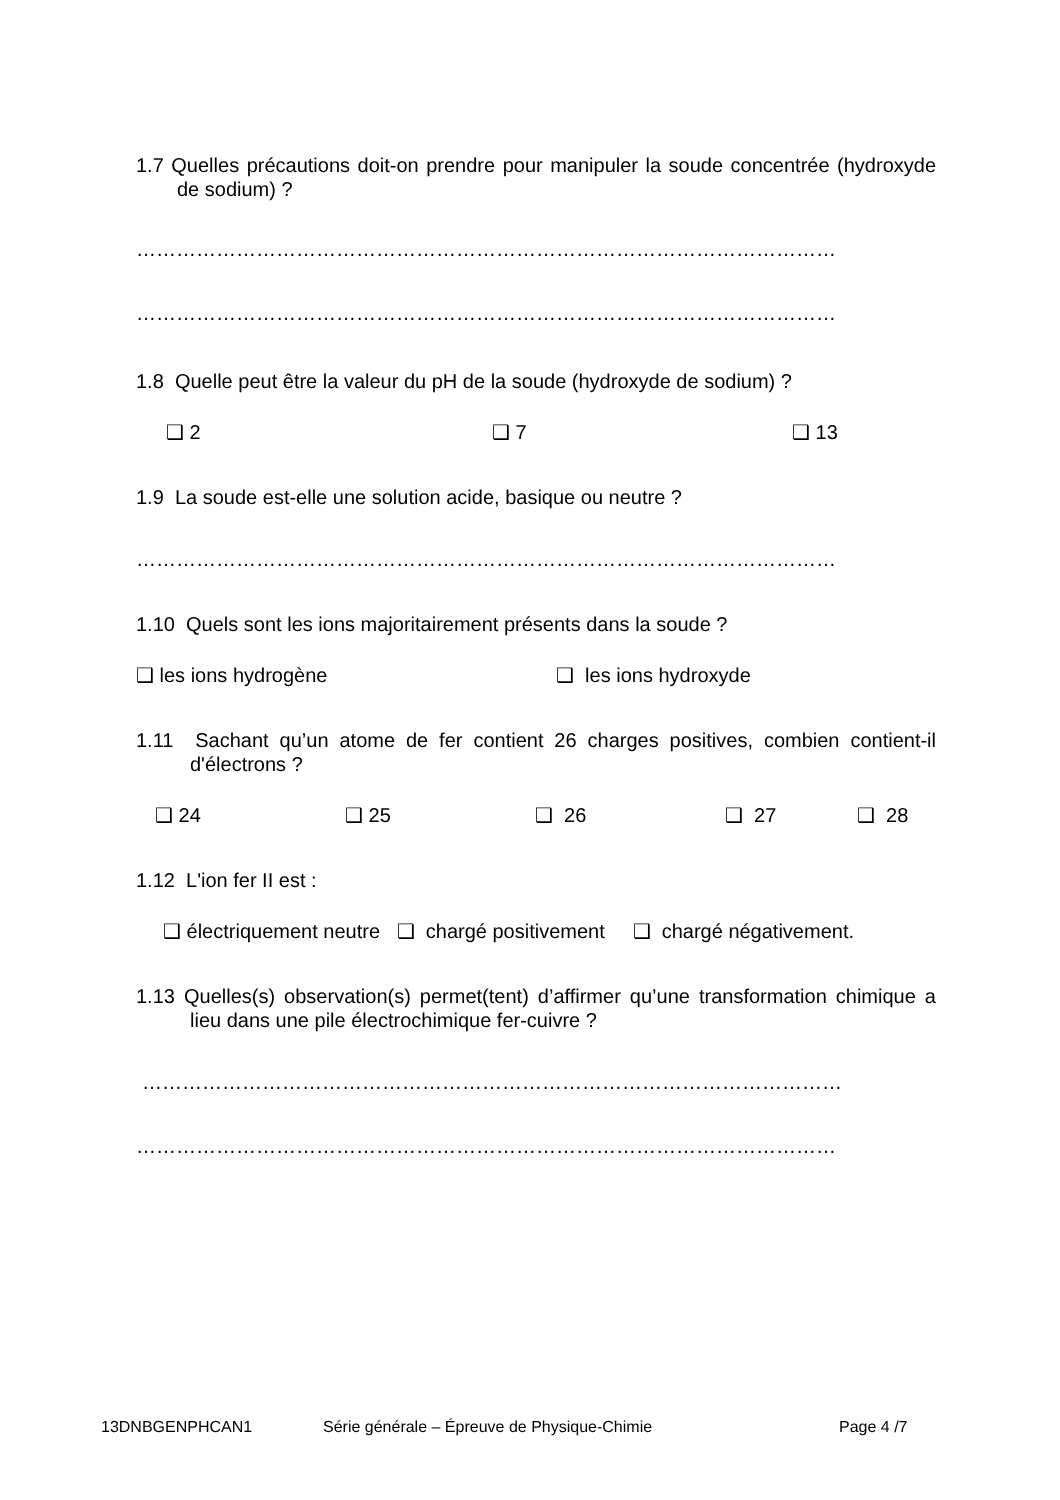1.7 Quelles précautions doit-on prendre pour manipuler la soude concentrée (hydroxyde de sodium) ?
……………………………………………………………………………………………
……………………………………………………………………………………………
1.8 Quelle peut être la valeur du pH de la soude (hydroxyde de sodium) ?
❑ 2 ❑ 7 ❑ 13
1.9 La soude est-elle une solution acide, basique ou neutre ?
……………………………………………………………………………………………
1.10 Quels sont les ions majoritairement présents dans la soude ?
❑ les ions hydrogène ❑ les ions hydroxyde
1.11 Sachant qu’un atome de fer contient 26 charges positives, combien contient-il d'électrons ?
❑ 24 ❑ 25 ❑ 26 ❑ 27 ❑ 28
1.12 L'ion fer II est :
❑ électriquement neutre ❑ chargé positivement ❑ chargé négativement.
1.13 Quelles(s) observation(s) permet(tent) d’affirmer qu’une transformation chimique a lieu dans une pile électrochimique fer-cuivre ?
……………………………………………………………………………………………
……………………………………………………………………………………………
13DNBGENPHCAN1 Série générale – Épreuve de Physique-Chimie Page 4 /7